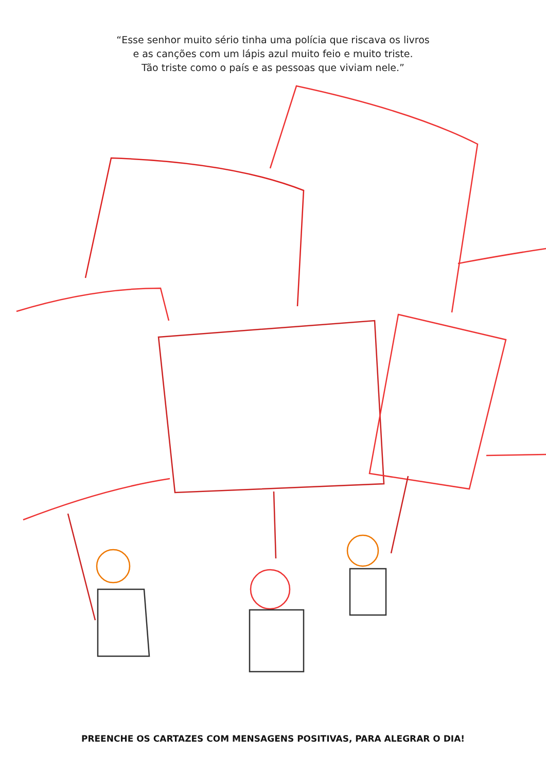“Esse senhor muito sério tinha uma polícia que riscava os livros
e as canções com um lápis azul muito feio e muito triste.
Tão triste como o país e as pessoas que viviam nele.”
PREENCHE OS CARTAZES COM MENSAGENS POSITIVAS, PARA ALEGRAR O DIA!